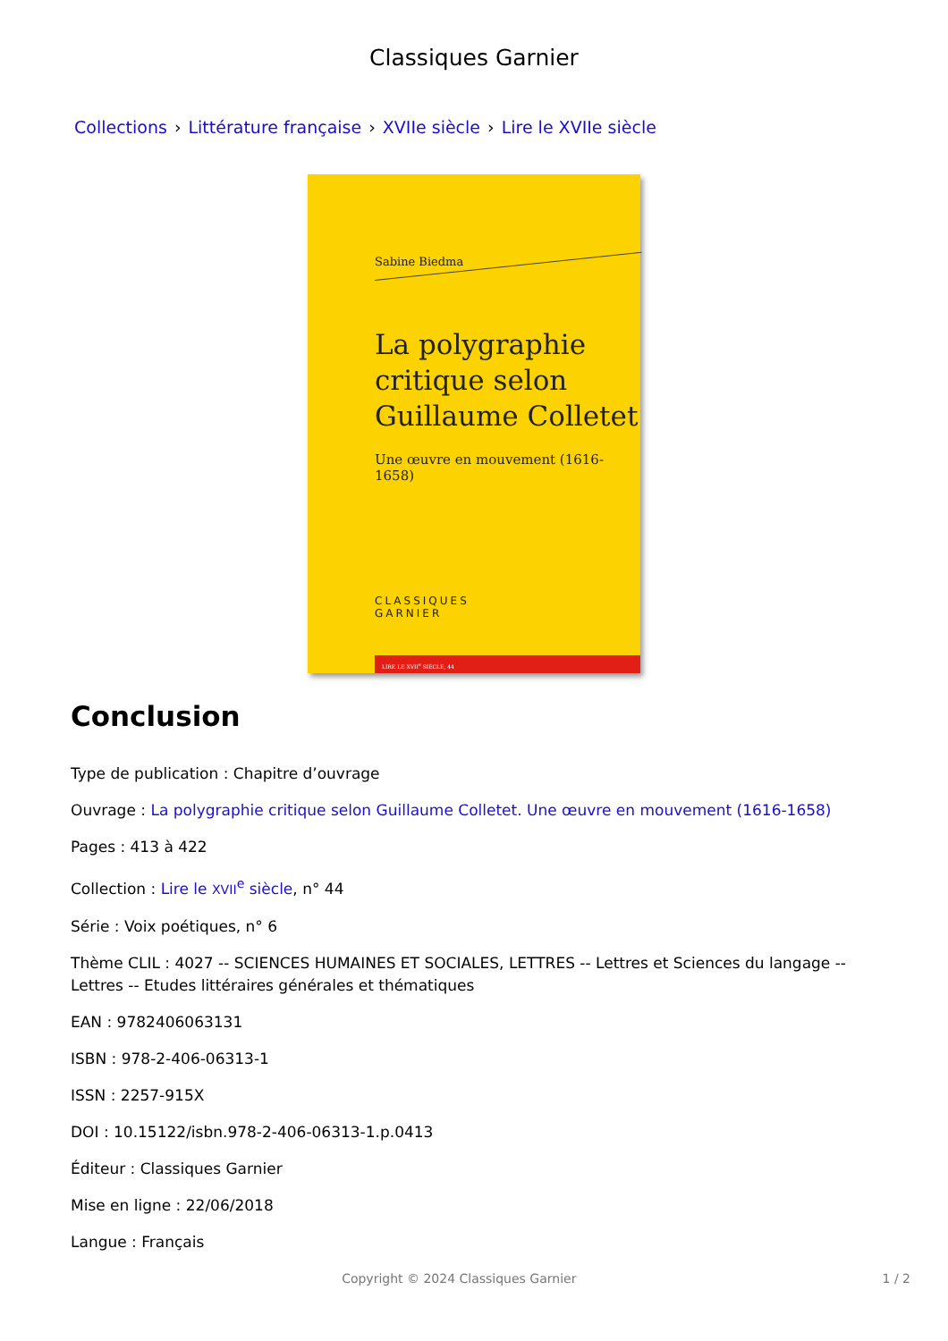Classiques Garnier
Collections › Littérature française › XVIIe siècle › Lire le XVIIe siècle
Sabine Biedma
La polygraphie
critique selon
Guillaume Colletet
Une œuvre en mouvement (1616-1658)
CLASSIQUES
GARNIER
LIRE LE XVII<sup>e</sup> SIÈCLE, 44
Conclusion
Type de publication : Chapitre d’ouvrage
Ouvrage : La polygraphie critique selon Guillaume Colletet. Une œuvre en mouvement (1616-1658)
Pages : 413 à 422
Collection : Lire le XVII<sup>e</sup> siècle, n° 44
Série : Voix poétiques, n° 6
Thème CLIL : 4027 -- SCIENCES HUMAINES ET SOCIALES, LETTRES -- Lettres et Sciences du langage -- Lettres -- Etudes littéraires générales et thématiques
EAN : 9782406063131
ISBN : 978-2-406-06313-1
ISSN : 2257-915X
DOI : 10.15122/isbn.978-2-406-06313-1.p.0413
Éditeur : Classiques Garnier
Mise en ligne : 22/06/2018
Langue : Français
Copyright © 2024 Classiques Garnier
1 / 2